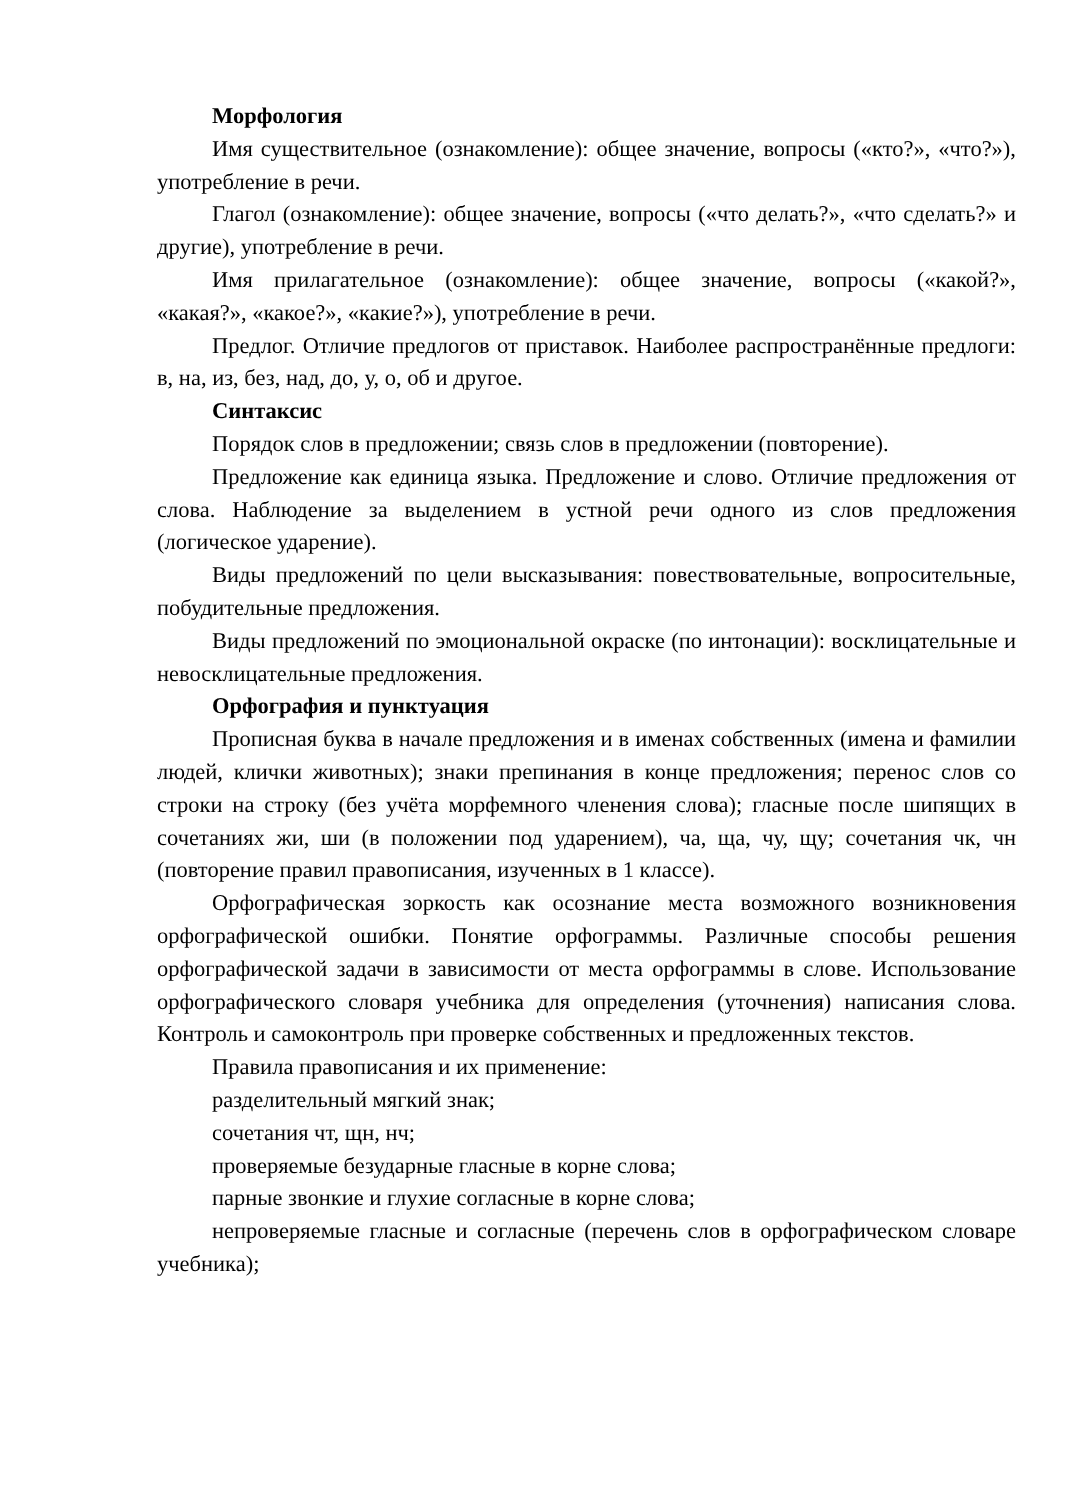Морфология
Имя существительное (ознакомление): общее значение, вопросы («кто?», «что?»), употребление в речи.
Глагол (ознакомление): общее значение, вопросы («что делать?», «что сделать?» и другие), употребление в речи.
Имя прилагательное (ознакомление): общее значение, вопросы («какой?», «какая?», «какое?», «какие?»), употребление в речи.
Предлог. Отличие предлогов от приставок. Наиболее распространённые предлоги: в, на, из, без, над, до, у, о, об и другое.
Синтаксис
Порядок слов в предложении; связь слов в предложении (повторение).
Предложение как единица языка. Предложение и слово. Отличие предложения от слова. Наблюдение за выделением в устной речи одного из слов предложения (логическое ударение).
Виды предложений по цели высказывания: повествовательные, вопросительные, побудительные предложения.
Виды предложений по эмоциональной окраске (по интонации): восклицательные и невосклицательные предложения.
Орфография и пунктуация
Прописная буква в начале предложения и в именах собственных (имена и фамилии людей, клички животных); знаки препинания в конце предложения; перенос слов со строки на строку (без учёта морфемного членения слова); гласные после шипящих в сочетаниях жи, ши (в положении под ударением), ча, ща, чу, щу; сочетания чк, чн (повторение правил правописания, изученных в 1 классе).
Орфографическая зоркость как осознание места возможного возникновения орфографической ошибки. Понятие орфограммы. Различные способы решения орфографической задачи в зависимости от места орфограммы в слове. Использование орфографического словаря учебника для определения (уточнения) написания слова. Контроль и самоконтроль при проверке собственных и предложенных текстов.
Правила правописания и их применение:
разделительный мягкий знак;
сочетания чт, щн, нч;
проверяемые безударные гласные в корне слова;
парные звонкие и глухие согласные в корне слова;
непроверяемые гласные и согласные (перечень слов в орфографическом словаре учебника);